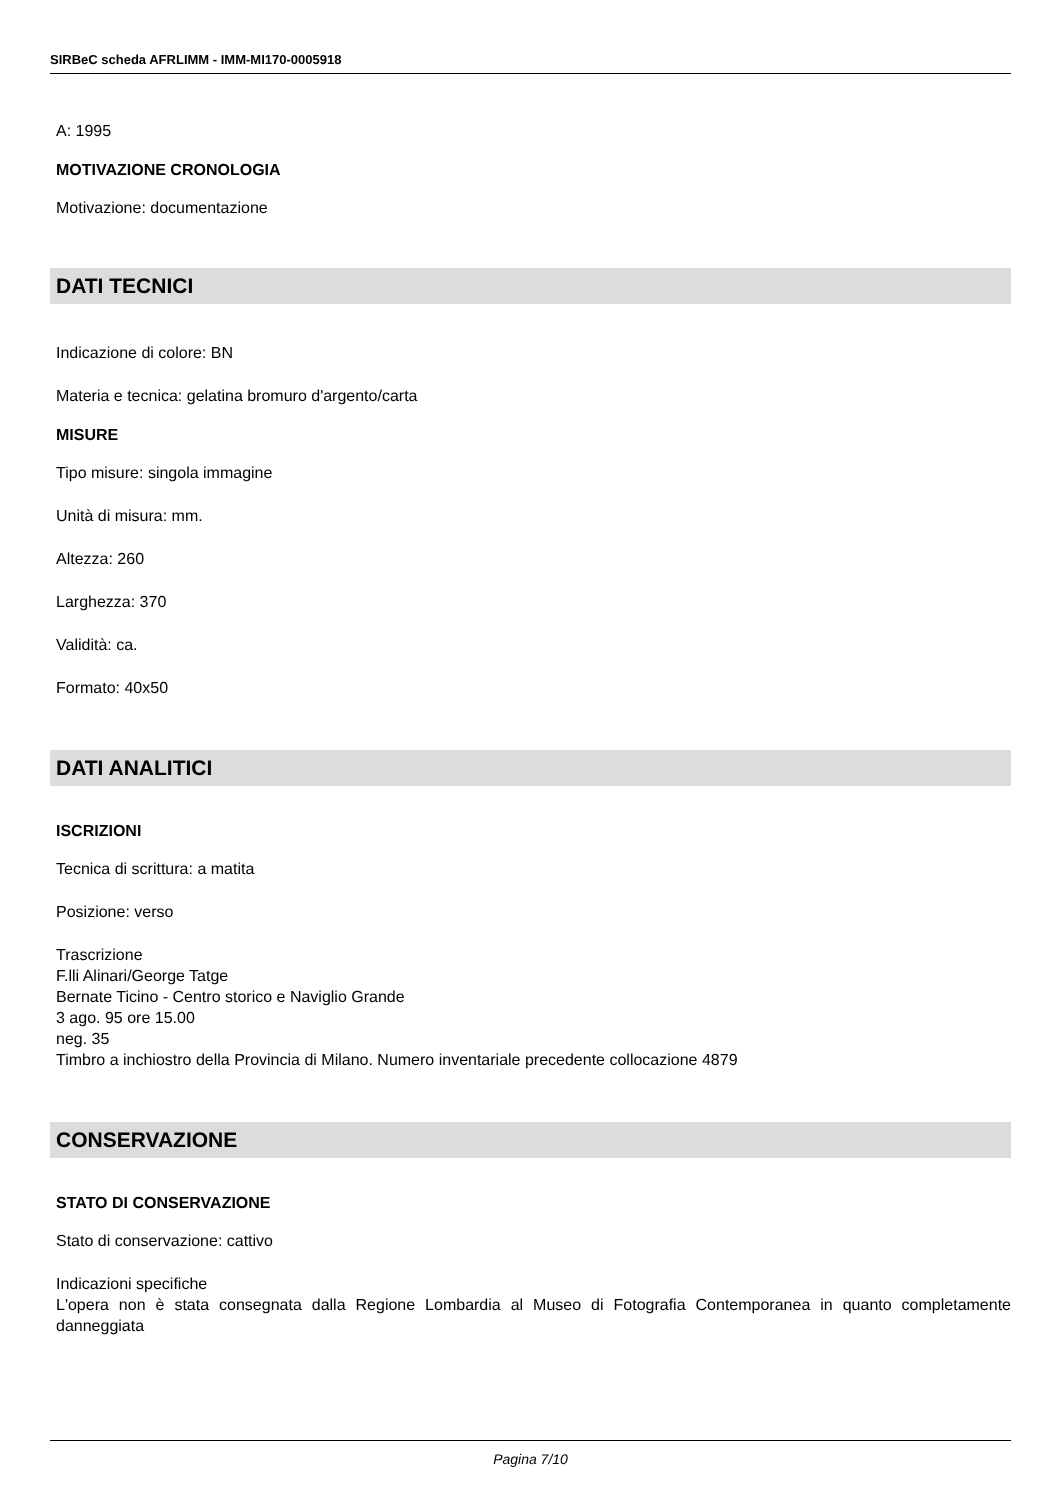SIRBeC scheda AFRLIMM - IMM-MI170-0005918
A: 1995
MOTIVAZIONE CRONOLOGIA
Motivazione: documentazione
DATI TECNICI
Indicazione di colore: BN
Materia e tecnica: gelatina bromuro d'argento/carta
MISURE
Tipo misure: singola immagine
Unità di misura: mm.
Altezza: 260
Larghezza: 370
Validità: ca.
Formato: 40x50
DATI ANALITICI
ISCRIZIONI
Tecnica di scrittura: a matita
Posizione: verso
Trascrizione
F.lli Alinari/George Tatge
Bernate Ticino - Centro storico e Naviglio Grande
3 ago. 95 ore 15.00
neg. 35
Timbro a inchiostro della Provincia di Milano. Numero inventariale precedente collocazione 4879
CONSERVAZIONE
STATO DI CONSERVAZIONE
Stato di conservazione: cattivo
Indicazioni specifiche
L'opera non è stata consegnata dalla Regione Lombardia al Museo di Fotografia Contemporanea in quanto completamente danneggiata
Pagina 7/10